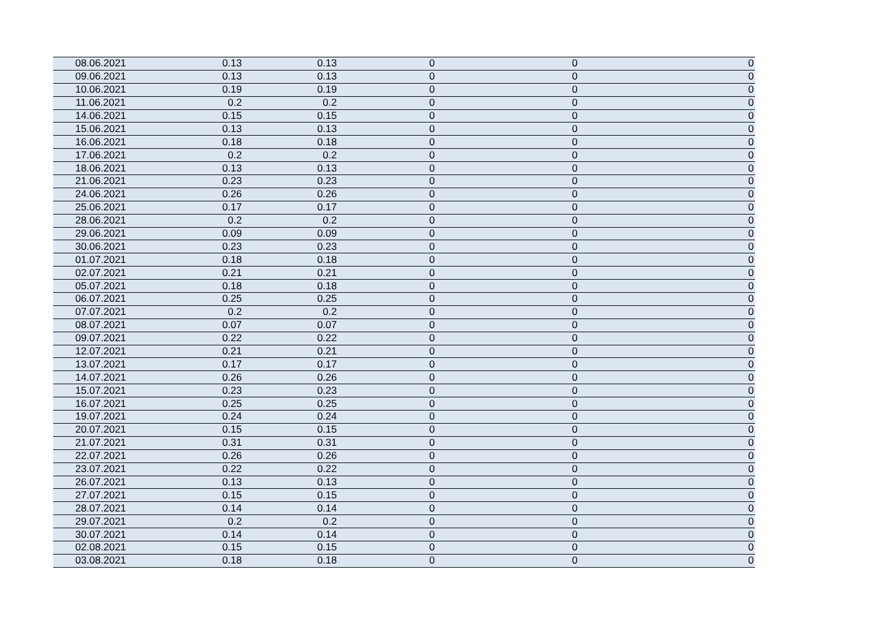| 08.06.2021 | 0.13 | 0.13 | 0 | 0 | 0 |
| 09.06.2021 | 0.13 | 0.13 | 0 | 0 | 0 |
| 10.06.2021 | 0.19 | 0.19 | 0 | 0 | 0 |
| 11.06.2021 | 0.2 | 0.2 | 0 | 0 | 0 |
| 14.06.2021 | 0.15 | 0.15 | 0 | 0 | 0 |
| 15.06.2021 | 0.13 | 0.13 | 0 | 0 | 0 |
| 16.06.2021 | 0.18 | 0.18 | 0 | 0 | 0 |
| 17.06.2021 | 0.2 | 0.2 | 0 | 0 | 0 |
| 18.06.2021 | 0.13 | 0.13 | 0 | 0 | 0 |
| 21.06.2021 | 0.23 | 0.23 | 0 | 0 | 0 |
| 24.06.2021 | 0.26 | 0.26 | 0 | 0 | 0 |
| 25.06.2021 | 0.17 | 0.17 | 0 | 0 | 0 |
| 28.06.2021 | 0.2 | 0.2 | 0 | 0 | 0 |
| 29.06.2021 | 0.09 | 0.09 | 0 | 0 | 0 |
| 30.06.2021 | 0.23 | 0.23 | 0 | 0 | 0 |
| 01.07.2021 | 0.18 | 0.18 | 0 | 0 | 0 |
| 02.07.2021 | 0.21 | 0.21 | 0 | 0 | 0 |
| 05.07.2021 | 0.18 | 0.18 | 0 | 0 | 0 |
| 06.07.2021 | 0.25 | 0.25 | 0 | 0 | 0 |
| 07.07.2021 | 0.2 | 0.2 | 0 | 0 | 0 |
| 08.07.2021 | 0.07 | 0.07 | 0 | 0 | 0 |
| 09.07.2021 | 0.22 | 0.22 | 0 | 0 | 0 |
| 12.07.2021 | 0.21 | 0.21 | 0 | 0 | 0 |
| 13.07.2021 | 0.17 | 0.17 | 0 | 0 | 0 |
| 14.07.2021 | 0.26 | 0.26 | 0 | 0 | 0 |
| 15.07.2021 | 0.23 | 0.23 | 0 | 0 | 0 |
| 16.07.2021 | 0.25 | 0.25 | 0 | 0 | 0 |
| 19.07.2021 | 0.24 | 0.24 | 0 | 0 | 0 |
| 20.07.2021 | 0.15 | 0.15 | 0 | 0 | 0 |
| 21.07.2021 | 0.31 | 0.31 | 0 | 0 | 0 |
| 22.07.2021 | 0.26 | 0.26 | 0 | 0 | 0 |
| 23.07.2021 | 0.22 | 0.22 | 0 | 0 | 0 |
| 26.07.2021 | 0.13 | 0.13 | 0 | 0 | 0 |
| 27.07.2021 | 0.15 | 0.15 | 0 | 0 | 0 |
| 28.07.2021 | 0.14 | 0.14 | 0 | 0 | 0 |
| 29.07.2021 | 0.2 | 0.2 | 0 | 0 | 0 |
| 30.07.2021 | 0.14 | 0.14 | 0 | 0 | 0 |
| 02.08.2021 | 0.15 | 0.15 | 0 | 0 | 0 |
| 03.08.2021 | 0.18 | 0.18 | 0 | 0 | 0 |